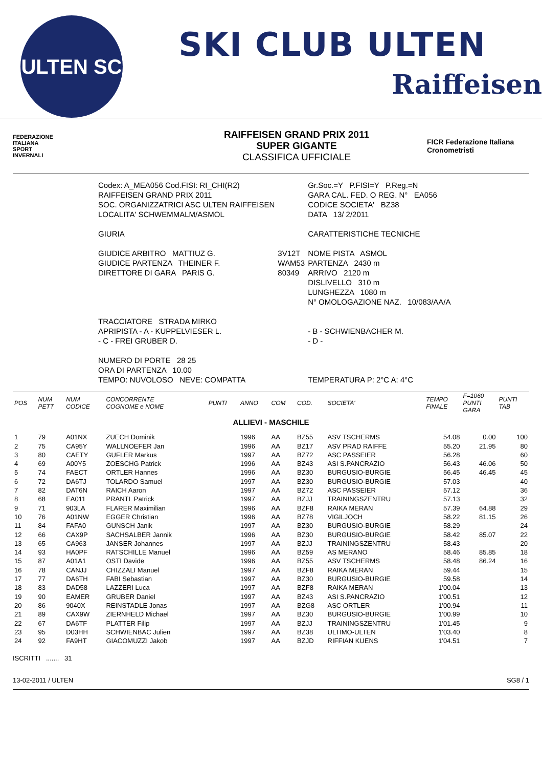ULTEN SC
SKI CLUB ULTEN
Raiffeisen
FEDERAZIONE
ITALIANA
SPORT
INVERNALI
RAIFFEISEN GRAND PRIX 2011
SUPER GIGANTE
CLASSIFICA UFFICIALE
FICR Federazione Italiana Cronometristi
| Codex: A_MEA056 Cod.FISI: RI_CHI(R2) | | Gr.Soc.=Y P.FISI=Y P.Reg.=N |
| RAIFFEISEN GRAND PRIX 2011 | | GARA CAL. FED. O REG. N° EA056 |
| SOC. ORGANIZZATRICI ASC ULTEN RAIFFEISEN | | CODICE SOCIETA' BZ38 |
| LOCALITA' SCHWEMMALM/ASMOL | | DATA 13/ 2/2011 |
| GIURIA | | CARATTERISTICHE TECNICHE |
| GIUDICE ARBITRO MATTIUZ G. | 3V12T | NOME PISTA ASMOL |
| GIUDICE PARTENZA THEINER F. | WAM53 | PARTENZA 2430 m |
| DIRETTORE DI GARA PARIS G. | 80349 | ARRIVO 2120 m |
| | | DISLIVELLO 310 m |
| | | LUNGHEZZA 1080 m |
| | | N° OMOLOGAZIONE NAZ. 10/083/AA/A |
| TRACCIATORE STRADA MIRKO | | |
| APRIPISTA - A - KUPPELVIESER L. | | - B - SCHWIENBACHER M. |
| - C - FREI GRUBER D. | | - D - |
| NUMERO DI PORTE 28 25 | | |
| ORA DI PARTENZA 10.00 | | |
| TEMPO: NUVOLOSO NEVE: COMPATTA | | TEMPERATURA P: 2°C A: 4°C |
| POS | NUM PETT | NUM CODICE | CONCORRENTE COGNOME e NOME | PUNTI | ANNO | COM | COD. | SOCIETA' | TEMPO FINALE | F=1060 PUNTI GARA | PUNTI TAB |
| --- | --- | --- | --- | --- | --- | --- | --- | --- | --- | --- | --- |
| ALLIEVI - MASCHILE | | | | | | | | | | | |
| 1 | 79 | A01NX | ZUECH Dominik | | 1996 | AA | BZ55 | ASV TSCHERMS | 54.08 | 0.00 | 100 |
| 2 | 75 | CA95Y | WALLNOEFER Jan | | 1996 | AA | BZ17 | ASV PRAD RAIFFE | 55.20 | 21.95 | 80 |
| 3 | 80 | CAETY | GUFLER Markus | | 1997 | AA | BZ72 | ASC PASSEIER | 56.28 | | 60 |
| 4 | 69 | A00Y5 | ZOESCHG Patrick | | 1996 | AA | BZ43 | ASI S.PANCRAZIO | 56.43 | 46.06 | 50 |
| 5 | 74 | FAECT | ORTLER Hannes | | 1996 | AA | BZ30 | BURGUSIO-BURGIE | 56.45 | 46.45 | 45 |
| 6 | 72 | DA6TJ | TOLARDO Samuel | | 1997 | AA | BZ30 | BURGUSIO-BURGIE | 57.03 | | 40 |
| 7 | 82 | DAT6N | RAICH Aaron | | 1997 | AA | BZ72 | ASC PASSEIER | 57.12 | | 36 |
| 8 | 68 | EA011 | PRANTL Patrick | | 1997 | AA | BZJJ | TRAININGSZENTRU | 57.13 | | 32 |
| 9 | 71 | 903LA | FLARER Maximilian | | 1996 | AA | BZF8 | RAIKA MERAN | 57.39 | 64.88 | 29 |
| 10 | 76 | A01NW | EGGER Christian | | 1996 | AA | BZ78 | VIGILJOCH | 58.22 | 81.15 | 26 |
| 11 | 84 | FAFA0 | GUNSCH Janik | | 1997 | AA | BZ30 | BURGUSIO-BURGIE | 58.29 | | 24 |
| 12 | 66 | CAX9P | SACHSALBER Jannik | | 1996 | AA | BZ30 | BURGUSIO-BURGIE | 58.42 | 85.07 | 22 |
| 13 | 65 | CA963 | JANSER Johannes | | 1997 | AA | BZJJ | TRAININGSZENTRU | 58.43 | | 20 |
| 14 | 93 | HA0PF | RATSCHILLE Manuel | | 1996 | AA | BZ59 | AS MERANO | 58.46 | 85.85 | 18 |
| 15 | 87 | A01A1 | OSTI Davide | | 1996 | AA | BZ55 | ASV TSCHERMS | 58.48 | 86.24 | 16 |
| 16 | 78 | CANJJ | CHIZZALI Manuel | | 1997 | AA | BZF8 | RAIKA MERAN | 59.44 | | 15 |
| 17 | 77 | DA6TH | FABI Sebastian | | 1997 | AA | BZ30 | BURGUSIO-BURGIE | 59.58 | | 14 |
| 18 | 83 | DAD58 | LAZZERI Luca | | 1997 | AA | BZF8 | RAIKA MERAN | 1'00.04 | | 13 |
| 19 | 90 | EAMER | GRUBER Daniel | | 1997 | AA | BZ43 | ASI S.PANCRAZIO | 1'00.51 | | 12 |
| 20 | 86 | 9040X | REINSTADLE Jonas | | 1997 | AA | BZG8 | ASC ORTLER | 1'00.94 | | 11 |
| 21 | 89 | CAX9W | ZIERNHELD Michael | | 1997 | AA | BZ30 | BURGUSIO-BURGIE | 1'00.99 | | 10 |
| 22 | 67 | DA6TF | PLATTER Filip | | 1997 | AA | BZJJ | TRAININGSZENTRU | 1'01.45 | | 9 |
| 23 | 95 | D03HH | SCHWIENBAC Julien | | 1997 | AA | BZ38 | ULTIMO-ULTEN | 1'03.40 | | 8 |
| 24 | 92 | FA9HT | GIACOMUZZI Jakob | | 1997 | AA | BZJD | RIFFIAN KUENS | 1'04.51 | | 7 |
ISCRITTI ....... 31
13-02-2011 / ULTEN SG8 / 1